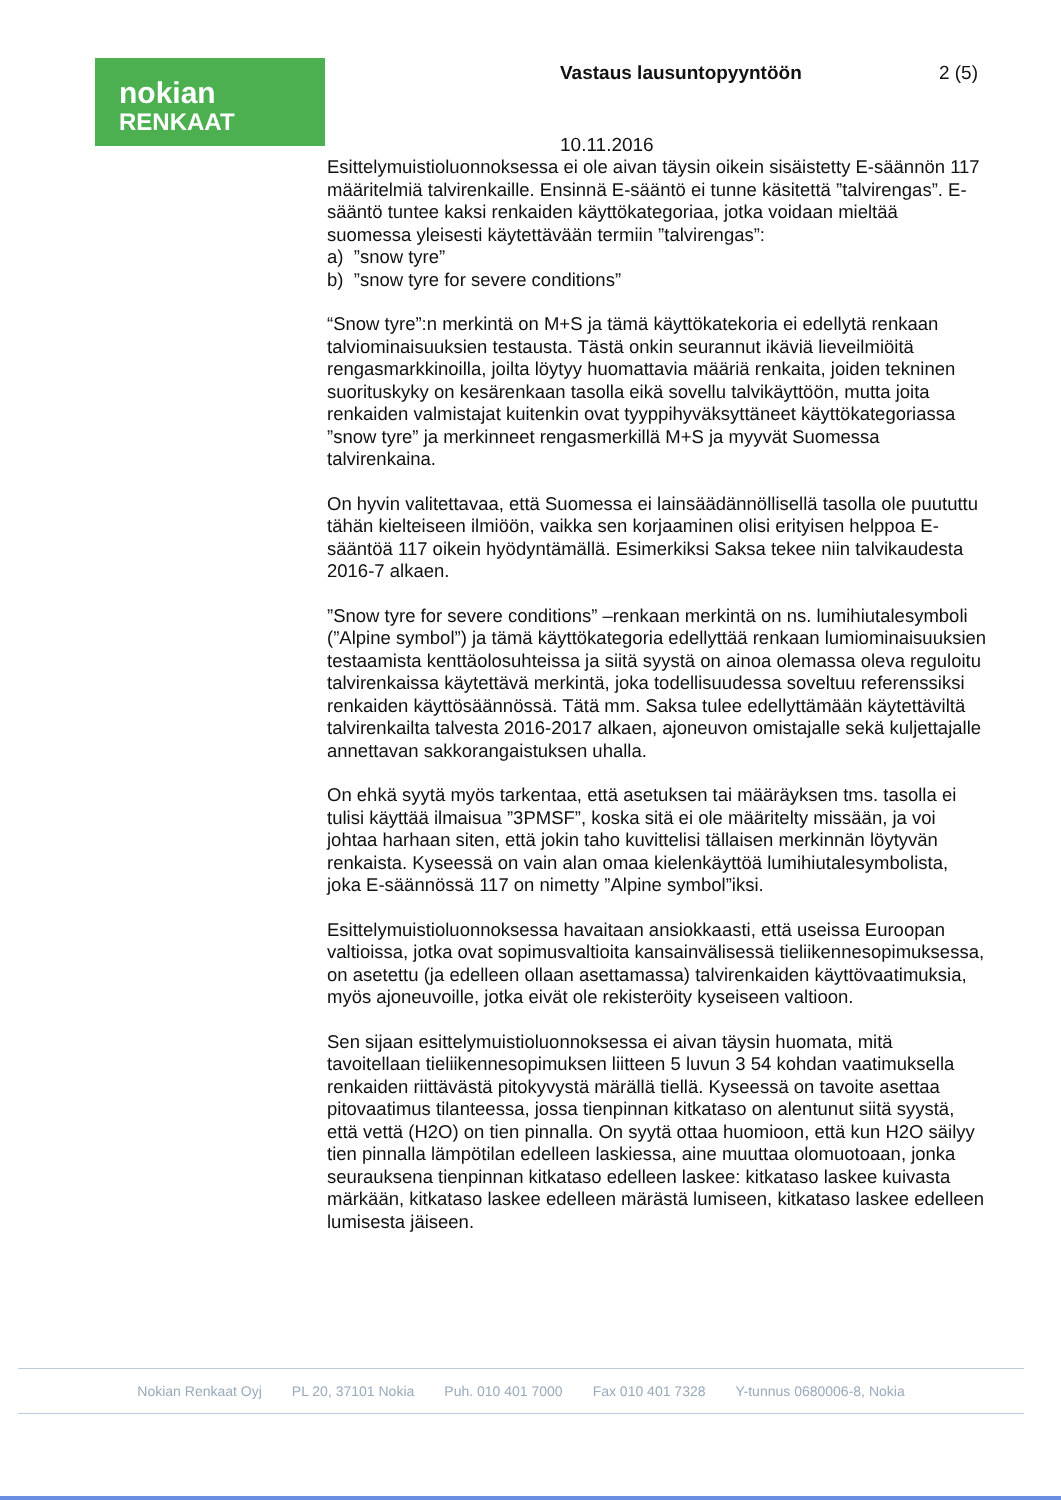nokian
RENKAAT
Vastaus lausuntopyyntöön 2 (5)
10.11.2016
Esittelymuistioluonnoksessa ei ole aivan täysin oikein sisäistetty E-säännön 117 määritelmiä talvirenkaille. Ensinnä E-sääntö ei tunne käsitettä ”talvirengas”. E-sääntö tuntee kaksi renkaiden käyttökategoriaa, jotka voidaan mieltää suomessa yleisesti käytettävään termiin ”talvirengas”:
a) ”snow tyre”
b) ”snow tyre for severe conditions”
“Snow tyre”:n merkintä on M+S ja tämä käyttökatekoria ei edellytä renkaan talviominaisuuksien testausta. Tästä onkin seurannut ikäviä lieveilmiöitä rengasmarkkinoilla, joilta löytyy huomattavia määriä renkaita, joiden tekninen suorituskyky on kesärenkaan tasolla eikä sovellu talvikäyttöön, mutta joita renkaiden valmistajat kuitenkin ovat tyyppihyväksyttäneet käyttökategoriassa ”snow tyre” ja merkinneet rengasmerkillä M+S ja myyvät Suomessa talvirenkaina.
On hyvin valitettavaa, että Suomessa ei lainsäädännöllisellä tasolla ole puututtu tähän kielteiseen ilmiöön, vaikka sen korjaaminen olisi erityisen helppoa E-sääntöä 117 oikein hyödyntämällä. Esimerkiksi Saksa tekee niin talvikaudesta 2016-7 alkaen.
”Snow tyre for severe conditions” –renkaan merkintä on ns. lumihiutalesymboli (”Alpine symbol”) ja tämä käyttökategoria edellyttää renkaan lumiominaisuuksien testaamista kenttäolosuhteissa ja siitä syystä on ainoa olemassa oleva reguloitu talvirenkaissa käytettävä merkintä, joka todellisuudessa soveltuu referenssiksi renkaiden käyttösäännössä. Tätä mm. Saksa tulee edellyttämään käytettäviltä talvirenkailta talvesta 2016-2017 alkaen, ajoneuvon omistajalle sekä kuljettajalle annettavan sakkorangaistuksen uhalla.
On ehkä syytä myös tarkentaa, että asetuksen tai määräyksen tms. tasolla ei tulisi käyttää ilmaisua ”3PMSF”, koska sitä ei ole määritelty missään, ja voi johtaa harhaan siten, että jokin taho kuvittelisi tällaisen merkinnän löytyvän renkaista. Kyseessä on vain alan omaa kielenkäyttöä lumihiutalesymbolista, joka E-säännössä 117 on nimetty ”Alpine symbol”iksi.
Esittelymuistioluonnoksessa havaitaan ansiokkaasti, että useissa Euroopan valtioissa, jotka ovat sopimusvaltioita kansainvälisessä tieliikennesopimuksessa, on asetettu (ja edelleen ollaan asettamassa) talvirenkaiden käyttövaatimuksia, myös ajoneuvoille, jotka eivät ole rekisteröity kyseiseen valtioon.
Sen sijaan esittelymuistioluonnoksessa ei aivan täysin huomata, mitä tavoitellaan tieliikennesopimuksen liitteen 5 luvun 3 54 kohdan vaatimuksella renkaiden riittävästä pitokyvystä märällä tiellä. Kyseessä on tavoite asettaa pitovaatimus tilanteessa, jossa tienpinnan kitkataso on alentunut siitä syystä, että vettä (H2O) on tien pinnalla. On syytä ottaa huomioon, että kun H2O säilyy tien pinnalla lämpötilan edelleen laskiessa, aine muuttaa olomuotoaan, jonka seurauksena tienpinnan kitkataso edelleen laskee: kitkataso laskee kuivasta märkään, kitkataso laskee edelleen märästä lumiseen, kitkataso laskee edelleen lumisesta jäiseen.
Nokian Renkaat Oyj PL 20, 37101 Nokia Puh. 010 401 7000 Fax 010 401 7328 Y-tunnus 0680006-8, Nokia